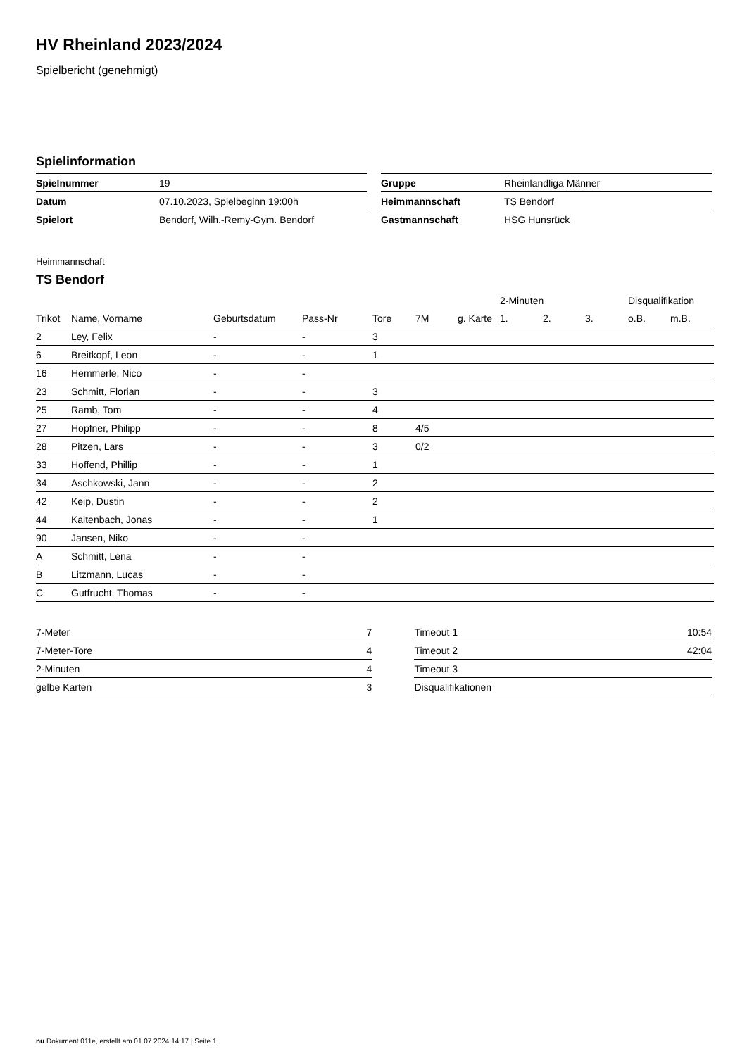HV Rheinland 2023/2024
Spielbericht (genehmigt)
Spielinformation
| Spielnummer | 19 |
| Datum | 07.10.2023, Spielbeginn 19:00h |
| Spielort | Bendorf, Wilh.-Remy-Gym. Bendorf |
| Gruppe | Rheinlandliga Männer |
| Heimmannschaft | TS Bendorf |
| Gastmannschaft | HSG Hunsrück |
Heimmannschaft
TS Bendorf
| | | | | | | | 2-Minuten | | | Disqualifikation | |
| --- | --- | --- | --- | --- | --- | --- | --- | --- | --- | --- | --- |
| Trikot | Name, Vorname | Geburtsdatum | Pass-Nr | Tore | 7M | g. Karte | 1. | 2. | 3. | o.B. | m.B. |
| 2 | Ley, Felix | - | - | 3 | | | | | | | |
| 6 | Breitkopf, Leon | - | - | 1 | | | | | | | |
| 16 | Hemmerle, Nico | - | - | | | | | | | | |
| 23 | Schmitt, Florian | - | - | 3 | | | | | | | |
| 25 | Ramb, Tom | - | - | 4 | | | | | | | |
| 27 | Hopfner, Philipp | - | - | 8 | 4/5 | | | | | | |
| 28 | Pitzen, Lars | - | - | 3 | 0/2 | | | | | | |
| 33 | Hoffend, Phillip | - | - | 1 | | | | | | | |
| 34 | Aschkowski, Jann | - | - | 2 | | | | | | | |
| 42 | Keip, Dustin | - | - | 2 | | | | | | | |
| 44 | Kaltenbach, Jonas | - | - | 1 | | | | | | | |
| 90 | Jansen, Niko | - | - | | | | | | | | |
| A | Schmitt, Lena | - | - | | | | | | | | |
| B | Litzmann, Lucas | - | - | | | | | | | | |
| C | Gutfrucht, Thomas | - | - | | | | | | | | |
| 7-Meter | 7 |
| 7-Meter-Tore | 4 |
| 2-Minuten | 4 |
| gelbe Karten | 3 |
| Timeout 1 | 10:54 |
| Timeout 2 | 42:04 |
| Timeout 3 | |
| Disqualifikationen | |
nu.Dokument 011e, erstellt am 01.07.2024 14:17 | Seite 1